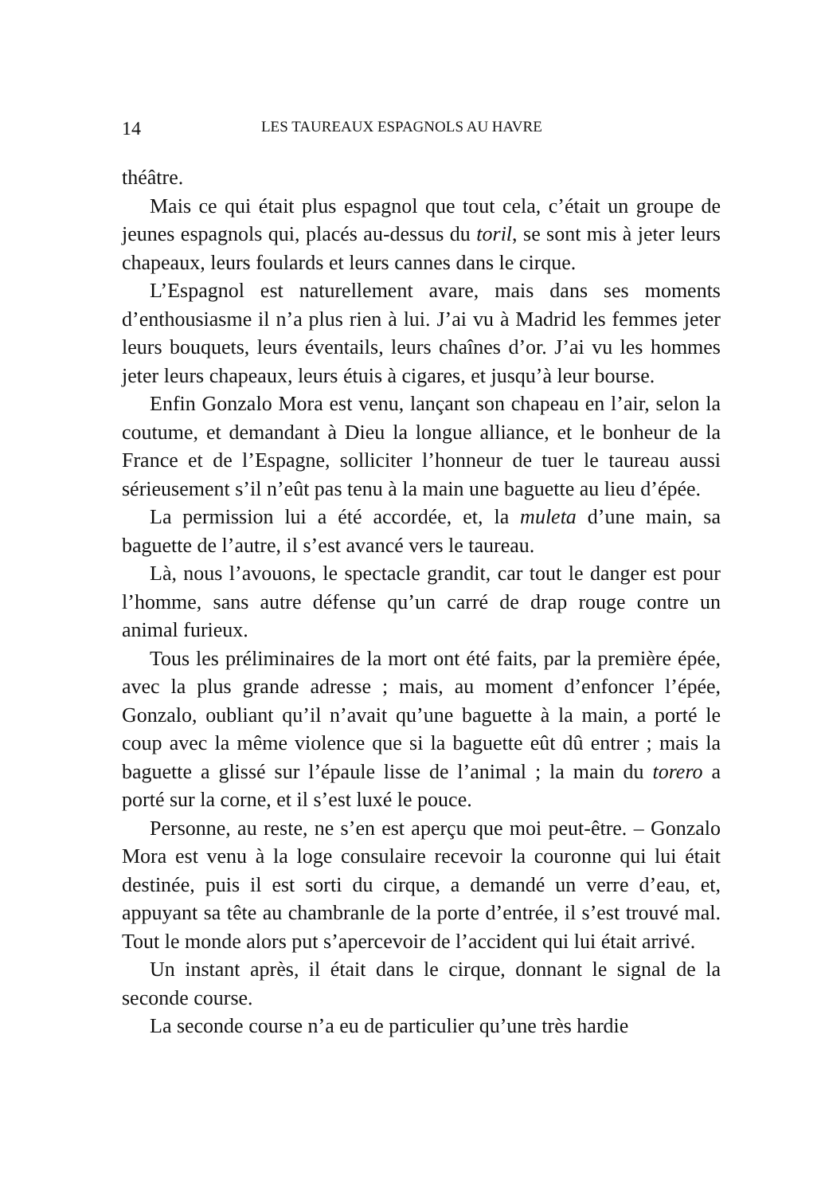14 LES TAUREAUX ESPAGNOLS AU HAVRE
théâtre.
Mais ce qui était plus espagnol que tout cela, c’était un groupe de jeunes espagnols qui, placés au-dessus du toril, se sont mis à jeter leurs chapeaux, leurs foulards et leurs cannes dans le cirque.
L’Espagnol est naturellement avare, mais dans ses moments d’enthousiasme il n’a plus rien à lui. J’ai vu à Madrid les femmes jeter leurs bouquets, leurs éventails, leurs chaînes d’or. J’ai vu les hommes jeter leurs chapeaux, leurs étuis à cigares, et jusqu’à leur bourse.
Enfin Gonzalo Mora est venu, lançant son chapeau en l’air, selon la coutume, et demandant à Dieu la longue alliance, et le bonheur de la France et de l’Espagne, solliciter l’honneur de tuer le taureau aussi sérieusement s’il n’eût pas tenu à la main une baguette au lieu d’épée.
La permission lui a été accordée, et, la muleta d’une main, sa baguette de l’autre, il s’est avancé vers le taureau.
Là, nous l’avouons, le spectacle grandit, car tout le danger est pour l’homme, sans autre défense qu’un carré de drap rouge contre un animal furieux.
Tous les préliminaires de la mort ont été faits, par la première épée, avec la plus grande adresse ; mais, au moment d’enfoncer l’épée, Gonzalo, oubliant qu’il n’avait qu’une baguette à la main, a porté le coup avec la même violence que si la baguette eût dû entrer ; mais la baguette a glissé sur l’épaule lisse de l’animal ; la main du torero a porté sur la corne, et il s’est luxé le pouce.
Personne, au reste, ne s’en est aperçu que moi peut-être. – Gonzalo Mora est venu à la loge consulaire recevoir la couronne qui lui était destinée, puis il est sorti du cirque, a demandé un verre d’eau, et, appuyant sa tête au chambranle de la porte d’entrée, il s’est trouvé mal. Tout le monde alors put s’apercevoir de l’accident qui lui était arrivé.
Un instant après, il était dans le cirque, donnant le signal de la seconde course.
La seconde course n’a eu de particulier qu’une très hardie